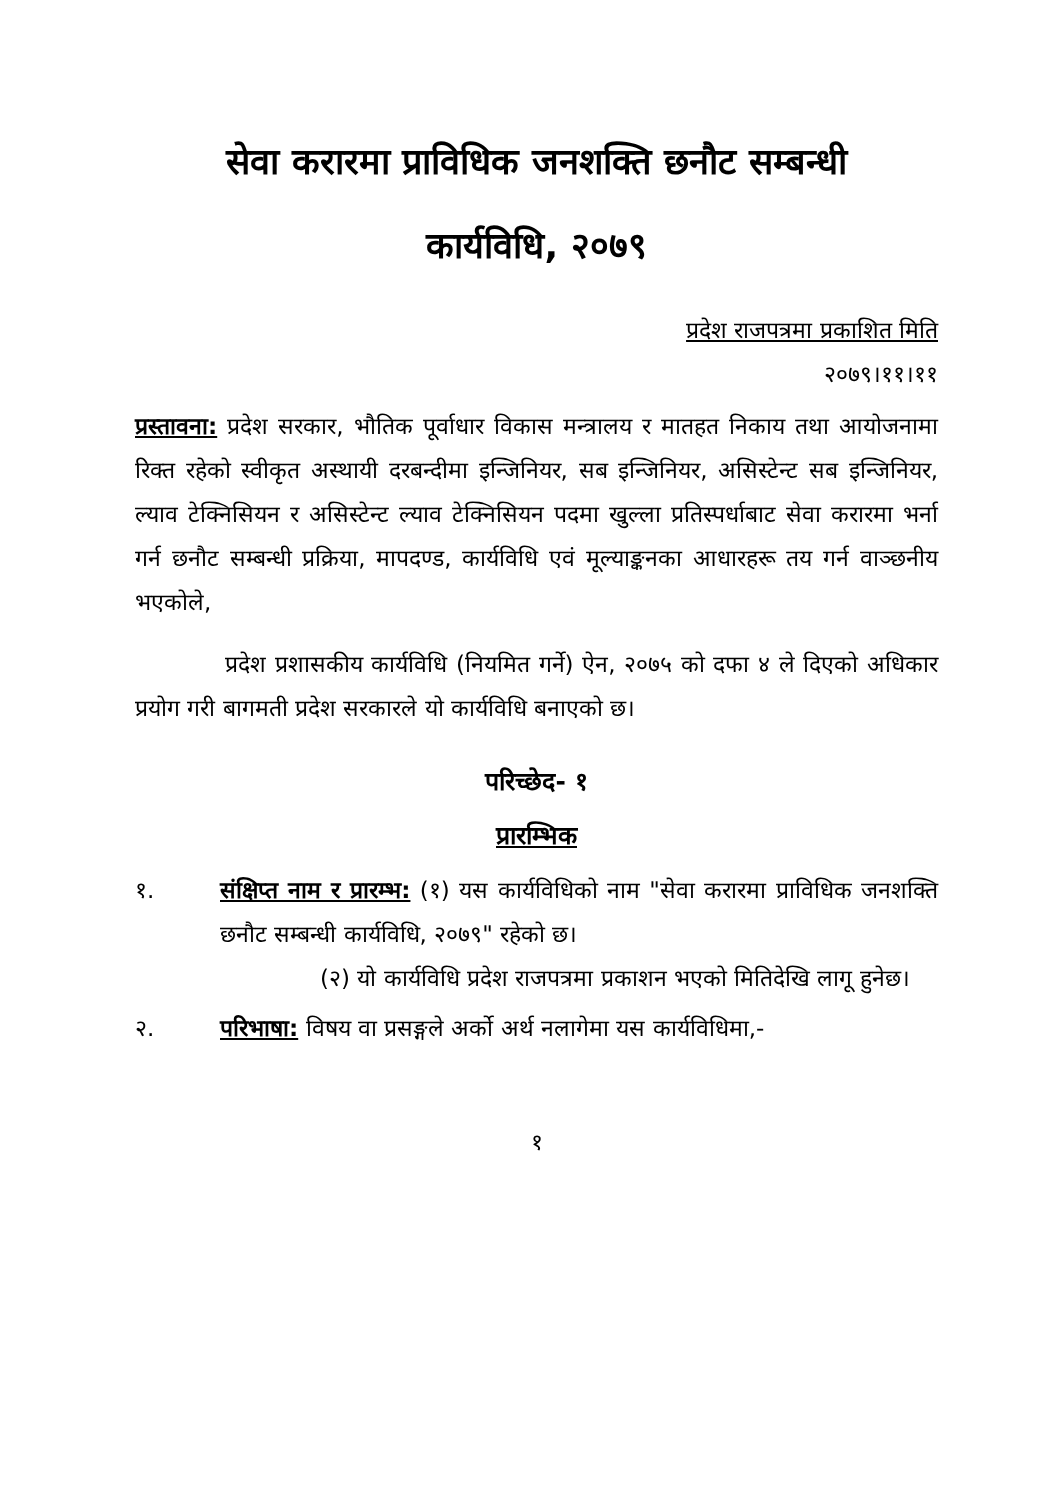सेवा करारमा प्राविधिक जनशक्ति छनौट सम्बन्धी
कार्यविधि, २०७९
प्रदेश राजपत्रमा प्रकाशित मिति
२०७९।११।११
प्रस्तावना: प्रदेश सरकार, भौतिक पूर्वाधार विकास मन्त्रालय र मातहत निकाय तथा आयोजनामा रिक्त रहेको स्वीकृत अस्थायी दरबन्दीमा इन्जिनियर, सब इन्जिनियर, असिस्टेन्ट सब इन्जिनियर, ल्याव टेक्निसियन र असिस्टेन्ट ल्याव टेक्निसियन पदमा खुल्ला प्रतिस्पर्धाबाट सेवा करारमा भर्ना गर्न छनौट सम्बन्धी प्रक्रिया, मापदण्ड, कार्यविधि एवं मूल्याङ्कनका आधारहरू तय गर्न वाञ्छनीय भएकोले,
प्रदेश प्रशासकीय कार्यविधि (नियमित गर्ने) ऐन, २०७५ को दफा ४ ले दिएको अधिकार प्रयोग गरी बागमती प्रदेश सरकारले यो कार्यविधि बनाएको छ।
परिच्छेद- १
प्रारम्भिक
१. संक्षिप्त नाम र प्रारम्भ: (१) यस कार्यविधिको नाम "सेवा करारमा प्राविधिक जनशक्ति छनौट सम्बन्धी कार्यविधि, २०७९" रहेको छ।
(२) यो कार्यविधि प्रदेश राजपत्रमा प्रकाशन भएको मितिदेखि लागू हुनेछ।
२. परिभाषा: विषय वा प्रसङ्गले अर्को अर्थ नलागेमा यस कार्यविधिमा,-
१